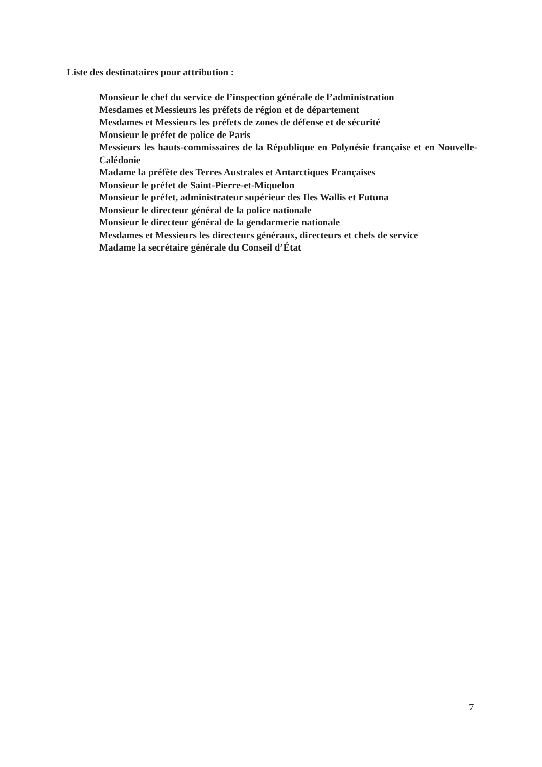Liste des destinataires pour attribution :
Monsieur le chef du service de l’inspection générale de l’administration
Mesdames et Messieurs les préfets de région et de département
Mesdames et Messieurs les préfets de zones de défense et de sécurité
Monsieur le préfet de police de Paris
Messieurs les hauts-commissaires de la République en Polynésie française et en Nouvelle-Calédonie
Madame la préfète des Terres Australes et Antarctiques Françaises
Monsieur le préfet de Saint-Pierre-et-Miquelon
Monsieur le préfet, administrateur supérieur des Iles Wallis et Futuna
Monsieur le directeur général de la police nationale
Monsieur le directeur général de la gendarmerie nationale
Mesdames et Messieurs les directeurs généraux, directeurs et chefs de service
Madame la secrétaire générale du Conseil d’État
7